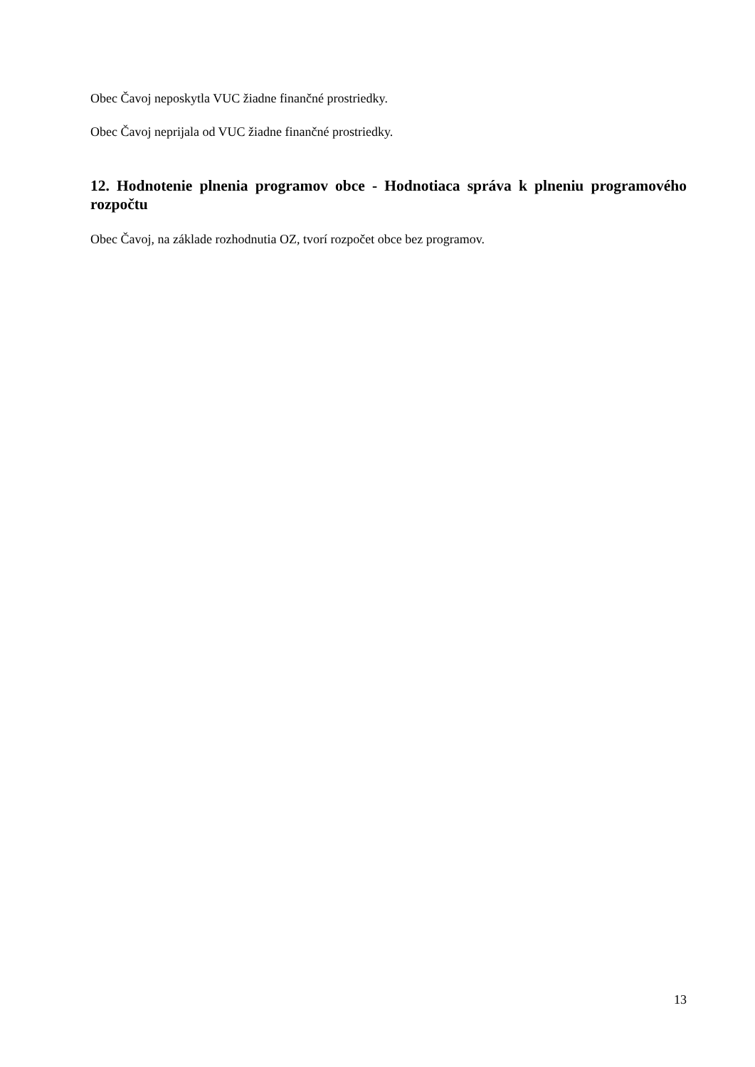Obec Čavoj neposkytla VUC žiadne finančné prostriedky.
Obec Čavoj neprijala od VUC žiadne finančné prostriedky.
12. Hodnotenie plnenia programov obce - Hodnotiaca správa k plneniu programového rozpočtu
Obec Čavoj, na základe rozhodnutia OZ, tvorí rozpočet obce bez programov.
13